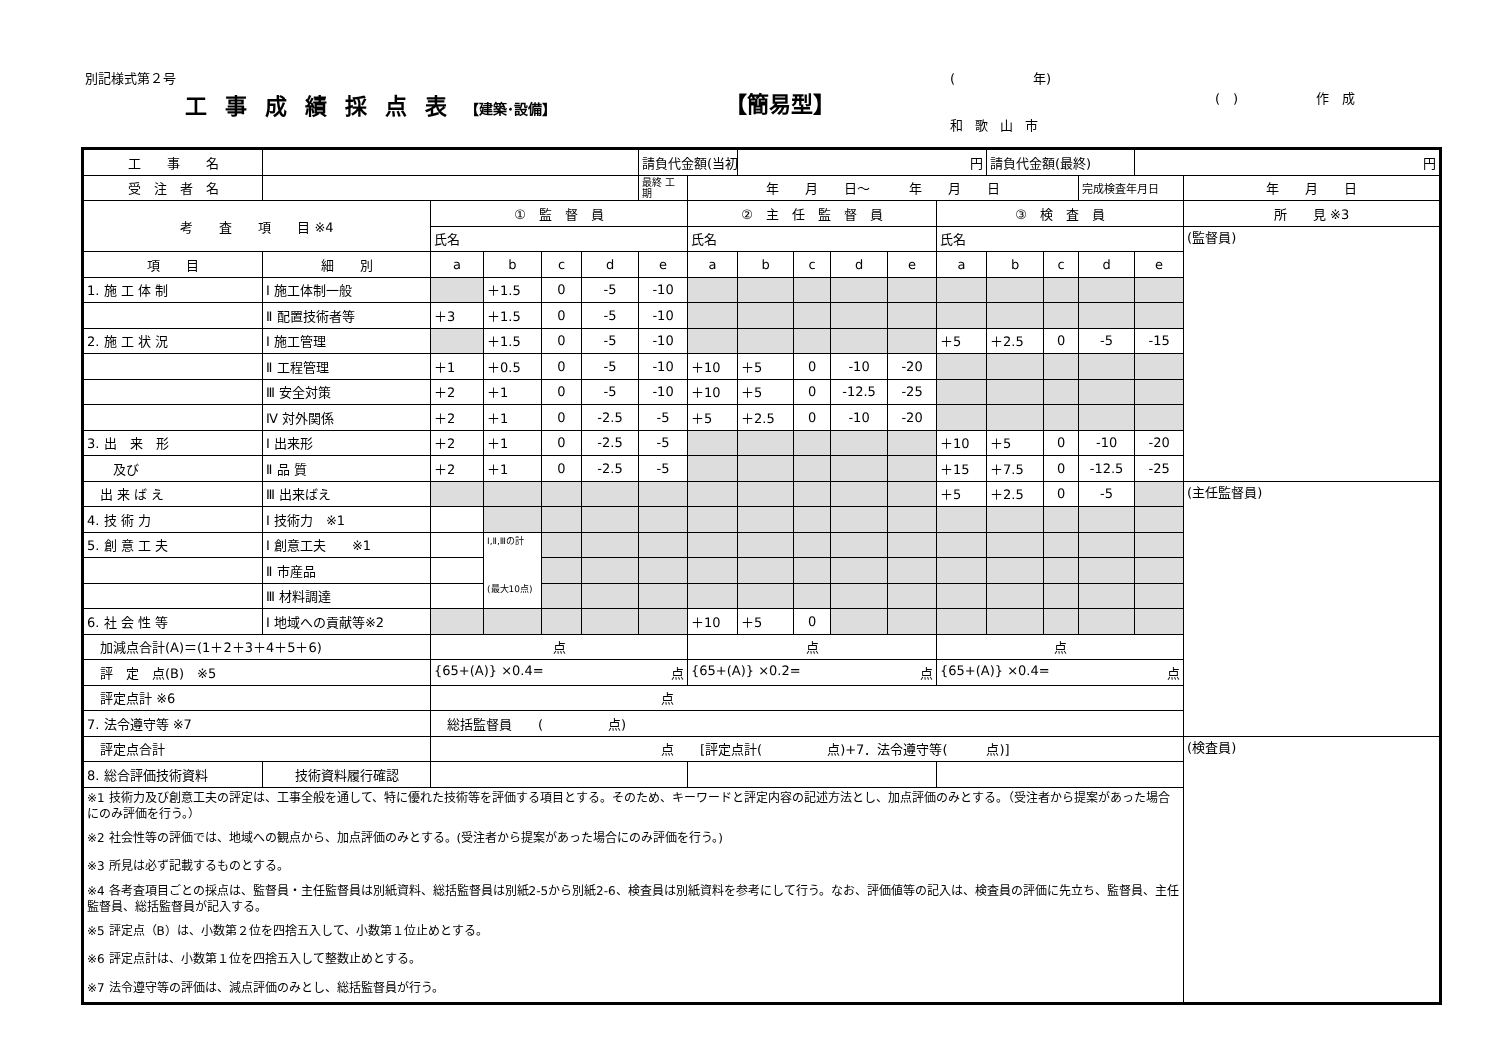別記様式第２号
工事成績採点表【建築･設備】 【簡易型】
(　　　　　　年)
(　)　　　　　　作　成
和歌山市
| 工 事 名 | | | | | | 請負代金額(当初) | | 円 | | | | | 請負代金額(最終) | | | 円 | |
| 受 注 者 名 | | | | | | 最終 工期 | 年 月 日～ 年 月 日 | | | | | | | | 完成検査年月日 | | 年 月 日 |
| 考 査 項 目 ※4 | | ① 監 督 員 | | | | | ② 主 任 監 督 員 | | | | | ③ 検 査 員 | | | | | 所 見 ※3 |
| | | 氏名 | | | | | 氏名 | | | | | 氏名 | | | | | (監督員) |
| 項 目 | 細 別 | a | b | c | d | e | a | b | c | d | e | a | b | c | d | e | |
| 1. 施 工 体 制 | Ⅰ 施工体制一般 | | ＋1.5 | 0 | -5 | -10 | | | | | | | | | | | |
| | Ⅱ 配置技術者等 | ＋3 | ＋1.5 | 0 | -5 | -10 | | | | | | | | | | | |
| 2. 施 工 状 況 | Ⅰ 施工管理 | | ＋1.5 | 0 | -5 | -10 | | | | | | ＋5 | ＋2.5 | 0 | -5 | -15 | |
| | Ⅱ 工程管理 | ＋1 | ＋0.5 | 0 | -5 | -10 | ＋10 | ＋5 | 0 | -10 | -20 | | | | | | |
| | Ⅲ 安全対策 | ＋2 | ＋1 | 0 | -5 | -10 | ＋10 | ＋5 | 0 | -12.5 | -25 | | | | | | |
| | Ⅳ 対外関係 | ＋2 | ＋1 | 0 | -2.5 | -5 | ＋5 | ＋2.5 | 0 | -10 | -20 | | | | | | |
| 3. 出 来 形 | Ⅰ 出来形 | ＋2 | ＋1 | 0 | -2.5 | -5 | | | | | | ＋10 | ＋5 | 0 | -10 | -20 | |
| 及び | Ⅱ 品 質 | ＋2 | ＋1 | 0 | -2.5 | -5 | | | | | | ＋15 | ＋7.5 | 0 | -12.5 | -25 | |
| 出 来 ば え | Ⅲ 出来ばえ | | | | | | | | | | | ＋5 | ＋2.5 | 0 | -5 | | (主任監督員) |
| 4. 技 術 力 | Ⅰ 技術力 ※1 | | | | | | | | | | | | | | | | |
| 5. 創 意 工 夫 | Ⅰ 創意工夫 ※1 | | Ⅰ,Ⅱ,Ⅲの計 (最大10点) | | | | | | | | | | | | | | |
| | Ⅱ 市産品 | | | | | | | | | | | | | | | | |
| | Ⅲ 材料調達 | | | | | | | | | | | | | | | | |
| 6. 社 会 性 等 | Ⅰ 地域への貢献等※2 | | | | | | ＋10 | ＋5 | 0 | | | | | | | | |
| 加減点合計(A)＝(1＋2＋3＋4＋5＋6) | | 点 | | | | | 点 | | | | | 点 | | | | | |
| 評 定 点(B) ※5 | | {65+(A)} ×0.4= 点 | | | | | {65+(A)} ×0.2= 点 | | | | | {65+(A)} ×0.4= 点 | | | | | |
| 評定点計 ※6 | | 点 | | | | | | | | | | | | | | | |
| 7. 法令遵守等 ※7 | | 総括監督員 ( 点) | | | | | | | | | | | | | | | |
| 評定点合計 | | 点 [評定点計( 点)+7．法令遵守等( 点)] | | | | | | | | | | | | | | | (検査員) |
| 8. 総合評価技術資料 | 技術資料履行確認 | | | | | | | | | | | | | | | | |
| ※1 技術力及び創意工夫の評定は、工事全般を通して、特に優れた技術等を評価する項目とする。そのため、キーワードと評定内容の記述方法とし、加点評価のみとする。（受注者から提案があった場合にのみ評価を行う。） | | | | | | | | | | | | | | | | | |
| ※2 社会性等の評価では、地域への観点から、加点評価のみとする。(受注者から提案があった場合にのみ評価を行う。) | | | | | | | | | | | | | | | | | |
| ※3 所見は必ず記載するものとする。 | | | | | | | | | | | | | | | | | |
| ※4 各考査項目ごとの採点は、監督員・主任監督員は別紙資料、総括監督員は別紙2-5から別紙2-6、検査員は別紙資料を参考にして行う。なお、評価値等の記入は、検査員の評価に先立ち、監督員、主任監督員、総括監督員が記入する。 | | | | | | | | | | | | | | | | | |
| ※5 評定点（B）は、小数第２位を四捨五入して、小数第１位止めとする。 | | | | | | | | | | | | | | | | | |
| ※6 評定点計は、小数第１位を四捨五入して整数止めとする。 | | | | | | | | | | | | | | | | | |
| ※7 法令遵守等の評価は、減点評価のみとし、総括監督員が行う。 | | | | | | | | | | | | | | | | | |